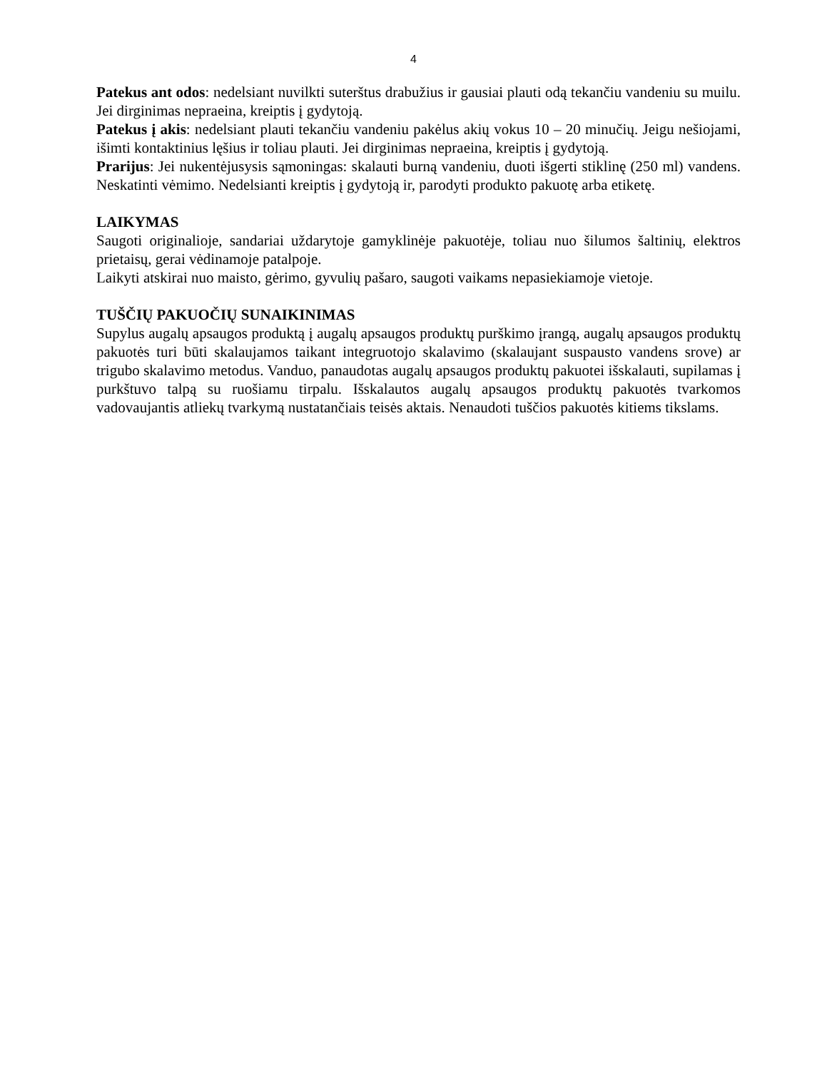4
Patekus ant odos: nedelsiant nuvilkti suterštus drabužius ir gausiai plauti odą tekančiu vandeniu su muilu. Jei dirginimas nepraeina, kreiptis į gydytoją.
Patekus į akis: nedelsiant plauti tekančiu vandeniu pakėlus akių vokus 10 – 20 minučių. Jeigu nešiojami, išimti kontaktinius lęšius ir toliau plauti. Jei dirginimas nepraeina, kreiptis į gydytoją.
Prarijus: Jei nukentėjusysis sąmoningas: skalauti burną vandeniu, duoti išgerti stiklinę (250 ml) vandens. Neskatinti vėmimo. Nedelsianti kreiptis į gydytoją ir, parodyti produkto pakuotę arba etiketę.
LAIKYMAS
Saugoti originalioje, sandariai uždarytoje gamyklinėje pakuotėje, toliau nuo šilumos šaltinių, elektros prietaisų, gerai vėdinamoje patalpoje.
Laikyti atskirai nuo maisto, gėrimo, gyvulių pašaro, saugoti vaikams nepasiekiamoje vietoje.
TUŠČIŲ PAKUOČIŲ SUNAIKINIMAS
Supylus augalų apsaugos produktą į augalų apsaugos produktų purškimo įrangą, augalų apsaugos produktų pakuotės turi būti skalaujamos taikant integruotojo skalavimo (skalaujant suspausto vandens srove) ar trigubo skalavimo metodus. Vanduo, panaudotas augalų apsaugos produktų pakuotei išskalauti, supilamas į purkštuvo talpą su ruošiamu tirpalu. Išskalautos augalų apsaugos produktų pakuotės tvarkomos vadovaujantis atliekų tvarkymą nustatančiais teisės aktais. Nenaudoti tuščios pakuotės kitiems tikslams.